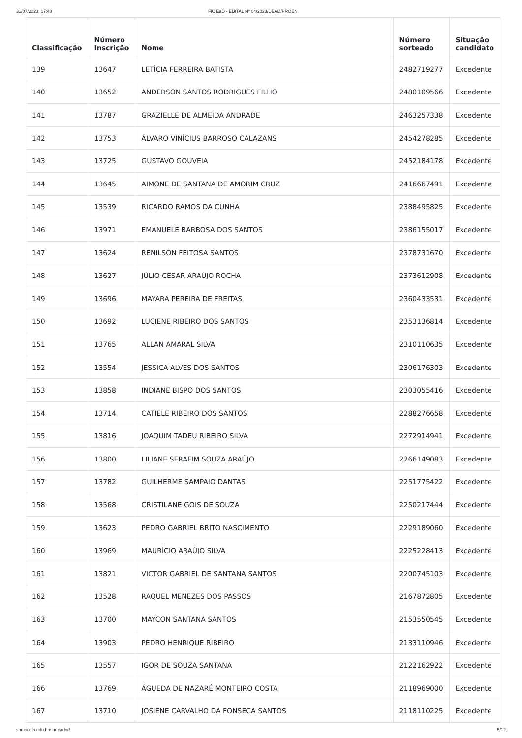31/07/2023, 17:48 FiC EaD - EDITAL Nº 04/2023/DEAD/PROEN
| Classificação | Número Inscrição | Nome | Número sorteado | Situação candidato |
| --- | --- | --- | --- | --- |
| 139 | 13647 | LETÍCIA FERREIRA BATISTA | 2482719277 | Excedente |
| 140 | 13652 | ANDERSON SANTOS RODRIGUES FILHO | 2480109566 | Excedente |
| 141 | 13787 | GRAZIELLE DE ALMEIDA ANDRADE | 2463257338 | Excedente |
| 142 | 13753 | ÁLVARO VINÍCIUS BARROSO CALAZANS | 2454278285 | Excedente |
| 143 | 13725 | GUSTAVO GOUVEIA | 2452184178 | Excedente |
| 144 | 13645 | AIMONE DE SANTANA DE AMORIM CRUZ | 2416667491 | Excedente |
| 145 | 13539 | RICARDO RAMOS DA CUNHA | 2388495825 | Excedente |
| 146 | 13971 | EMANUELE BARBOSA DOS SANTOS | 2386155017 | Excedente |
| 147 | 13624 | RENILSON FEITOSA SANTOS | 2378731670 | Excedente |
| 148 | 13627 | JÚLIO CÉSAR ARAÚJO ROCHA | 2373612908 | Excedente |
| 149 | 13696 | MAYARA PEREIRA DE FREITAS | 2360433531 | Excedente |
| 150 | 13692 | LUCIENE RIBEIRO DOS SANTOS | 2353136814 | Excedente |
| 151 | 13765 | ALLAN AMARAL SILVA | 2310110635 | Excedente |
| 152 | 13554 | JESSICA ALVES DOS SANTOS | 2306176303 | Excedente |
| 153 | 13858 | INDIANE BISPO DOS SANTOS | 2303055416 | Excedente |
| 154 | 13714 | CATIELE RIBEIRO DOS SANTOS | 2288276658 | Excedente |
| 155 | 13816 | JOAQUIM TADEU RIBEIRO SILVA | 2272914941 | Excedente |
| 156 | 13800 | LILIANE SERAFIM SOUZA ARAÚJO | 2266149083 | Excedente |
| 157 | 13782 | GUILHERME SAMPAIO DANTAS | 2251775422 | Excedente |
| 158 | 13568 | CRISTILANE GOIS DE SOUZA | 2250217444 | Excedente |
| 159 | 13623 | PEDRO GABRIEL BRITO NASCIMENTO | 2229189060 | Excedente |
| 160 | 13969 | MAURÍCIO ARAÚJO SILVA | 2225228413 | Excedente |
| 161 | 13821 | VICTOR GABRIEL DE SANTANA SANTOS | 2200745103 | Excedente |
| 162 | 13528 | RAQUEL MENEZES DOS PASSOS | 2167872805 | Excedente |
| 163 | 13700 | MAYCON SANTANA SANTOS | 2153550545 | Excedente |
| 164 | 13903 | PEDRO HENRIQUE RIBEIRO | 2133110946 | Excedente |
| 165 | 13557 | IGOR DE SOUZA SANTANA | 2122162922 | Excedente |
| 166 | 13769 | ÁGUEDA DE NAZARÉ MONTEIRO COSTA | 2118969000 | Excedente |
| 167 | 13710 | JOSIENE CARVALHO DA FONSECA SANTOS | 2118110225 | Excedente |
sorteio.ifs.edu.br/sorteador/ 5/12